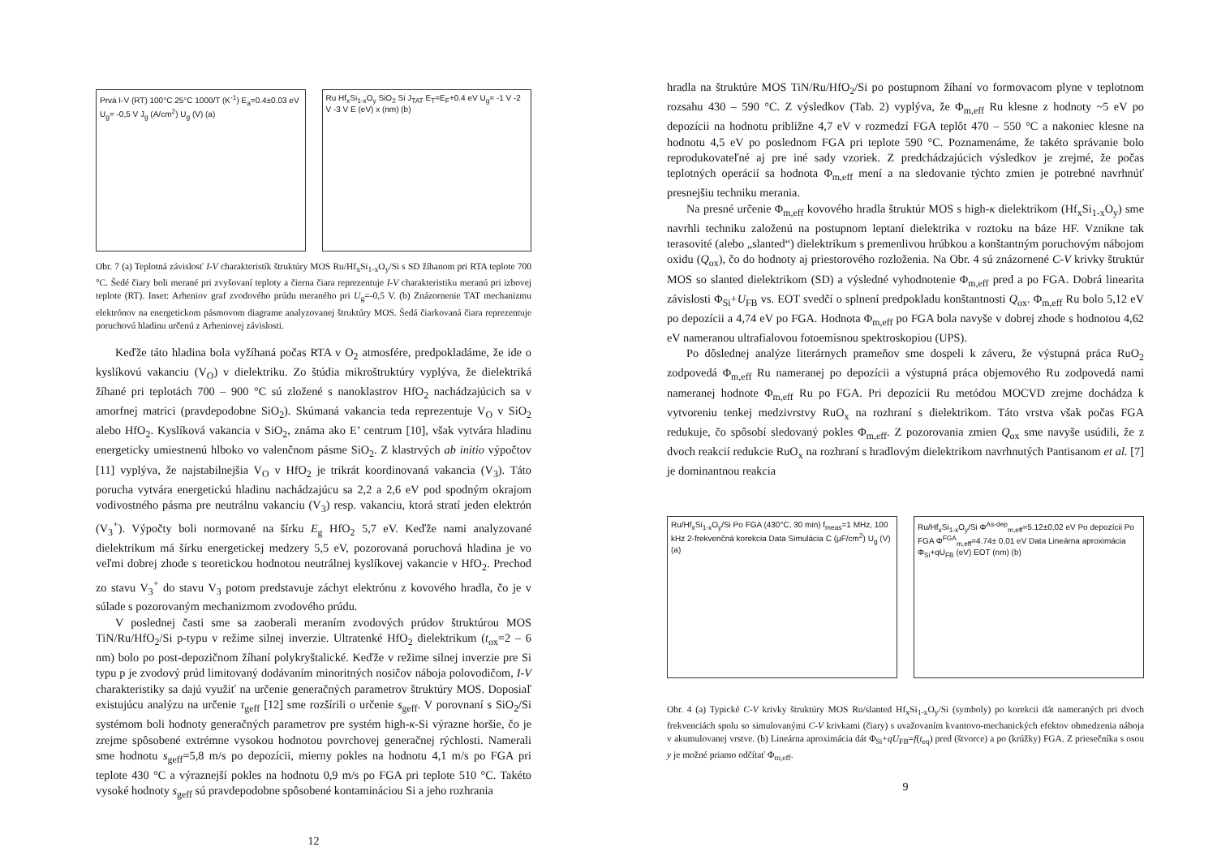Prvá I-V (RT) 100°C 25°C 1000/T (K<sup>-1</sup>) E<sub>a</sub>=0.4±0.03 eV U<sub>g</sub>= -0,5 V J<sub>g</sub> (A/cm<sup>2</sup>) U<sub>g</sub> (V) (a)
Ru Hf<sub>x</sub>Si<sub>1-x</sub>O<sub>y</sub> SiO<sub>2</sub> Si J<sub>TAT</sub> E<sub>T</sub>=E<sub>F</sub>+0.4 eV U<sub>g</sub>= -1 V -2 V -3 V E (eV) x (nm) (b)
Obr. 7 (a) Teplotná závislosť I-V charakteristík štruktúry MOS Ru/Hf<sub>x</sub>Si<sub>1-x</sub>O<sub>y</sub>/Si s SD žíhanom pri RTA teplote 700 °C. Šedé čiary boli merané pri zvyšovaní teploty a čierna čiara reprezentuje I-V charakteristiku meranú pri izbovej teplote (RT). Inset: Arheniov graf zvodového prúdu meraného pri U<sub>g</sub>=-0,5 V. (b) Znázornenie TAT mechanizmu elektrónov na energetickom pásmovom diagrame analyzovanej štruktúry MOS. Šedá čiarkovaná čiara reprezentuje poruchovú hladinu určenú z Arheniovej závislosti.
Keďže táto hladina bola vyžíhaná počas RTA v O<sub>2</sub> atmosfére, predpokladáme, že ide o kyslíkovú vakanciu (V<sub>O</sub>) v dielektriku. Zo štúdia mikroštruktúry vyplýva, že dielektriká žíhané pri teplotách 700 – 900 °C sú zložené s nanoklastrov HfO<sub>2</sub> nachádzajúcich sa v amorfnej matrici (pravdepodobne SiO<sub>2</sub>). Skúmaná vakancia teda reprezentuje V<sub>O</sub> v SiO<sub>2</sub> alebo HfO<sub>2</sub>. Kyslíková vakancia v SiO<sub>2</sub>, známa ako E’ centrum [10], však vytvára hladinu energeticky umiestnenú hlboko vo valenčnom pásme SiO<sub>2</sub>. Z klastrvých ab initio výpočtov [11] vyplýva, že najstabilnejšia V<sub>O</sub> v HfO<sub>2</sub> je trikrát koordinovaná vakancia (V<sub>3</sub>). Táto porucha vytvára energetickú hladinu nachádzajúcu sa 2,2 a 2,6 eV pod spodným okrajom vodivostného pásma pre neutrálnu vakanciu (V<sub>3</sub>) resp. vakanciu, ktorá stratí jeden elektrón (V<sub>3</sub><sup>+</sup>). Výpočty boli normované na šírku E<sub>g</sub> HfO<sub>2</sub> 5,7 eV. Keďže nami analyzované dielektrikum má šírku energetickej medzery 5,5 eV, pozorovaná poruchová hladina je vo veľmi dobrej zhode s teoretickou hodnotou neutrálnej kyslíkovej vakancie v HfO<sub>2</sub>. Prechod zo stavu V<sub>3</sub><sup>+</sup> do stavu V<sub>3</sub> potom predstavuje záchyt elektrónu z kovového hradla, čo je v súlade s pozorovaným mechanizmom zvodového prúdu.
V poslednej časti sme sa zaoberali meraním zvodových prúdov štruktúrou MOS TiN/Ru/HfO<sub>2</sub>/Si p-typu v režime silnej inverzie. Ultratenké HfO<sub>2</sub> dielektrikum (t<sub>ox</sub>=2 – 6 nm) bolo po post-depozičnom žíhaní polykryštalické. Keďže v režime silnej inverzie pre Si typu p je zvodový prúd limitovaný dodávaním minoritných nosičov náboja polovodičom, I-V charakteristiky sa dajú využiť na určenie generačných parametrov štruktúry MOS. Doposiaľ existujúcu analýzu na určenie τ<sub>geff</sub> [12] sme rozšírili o určenie s<sub>geff</sub>. V porovnaní s SiO<sub>2</sub>/Si systémom boli hodnoty generačných parametrov pre systém high-κ-Si výrazne horšie, čo je zrejme spôsobené extrémne vysokou hodnotou povrchovej generačnej rýchlosti. Namerali sme hodnotu s<sub>geff</sub>=5,8 m/s po depozícii, mierny pokles na hodnotu 4,1 m/s po FGA pri teplote 430 °C a výraznejší pokles na hodnotu 0,9 m/s po FGA pri teplote 510 °C. Takéto vysoké hodnoty s<sub>geff</sub> sú pravdepodobne spôsobené kontamináciou Si a jeho rozhrania
12
hradla na štruktúre MOS TiN/Ru/HfO<sub>2</sub>/Si po postupnom žíhaní vo formovacom plyne v teplotnom rozsahu 430 – 590 °C. Z výsledkov (Tab. 2) vyplýva, že Φ<sub>m,eff</sub> Ru klesne z hodnoty ~5 eV po depozícii na hodnotu približne 4,7 eV v rozmedzí FGA teplôt 470 – 550 °C a nakoniec klesne na hodnotu 4,5 eV po poslednom FGA pri teplote 590 °C. Poznamenáme, že takéto správanie bolo reprodukovateľné aj pre iné sady vzoriek. Z predchádzajúcich výsledkov je zrejmé, že počas teplotných operácií sa hodnota Φ<sub>m,eff</sub> mení a na sledovanie týchto zmien je potrebné navrhnúť presnejšiu techniku merania.
Na presné určenie Φ<sub>m,eff</sub> kovového hradla štruktúr MOS s high-κ dielektrikom (Hf<sub>x</sub>Si<sub>1-x</sub>O<sub>y</sub>) sme navrhli techniku založenú na postupnom leptaní dielektrika v roztoku na báze HF. Vznikne tak terasovité (alebo „slanted“) dielektrikum s premenlivou hrúbkou a konštantným poruchovým nábojom oxidu (Q<sub>ox</sub>), čo do hodnoty aj priestorového rozloženia. Na Obr. 4 sú znázornené C-V krivky štruktúr MOS so slanted dielektrikom (SD) a výsledné vyhodnotenie Φ<sub>m,eff</sub> pred a po FGA. Dobrá linearita závislosti Φ<sub>Si</sub>+U<sub>FB</sub> vs. EOT svedčí o splnení predpokladu konštantnosti Q<sub>ox</sub>. Φ<sub>m,eff</sub> Ru bolo 5,12 eV po depozícii a 4,74 eV po FGA. Hodnota Φ<sub>m,eff</sub> po FGA bola navyše v dobrej zhode s hodnotou 4,62 eV nameranou ultrafialovou fotoemisnou spektroskopiou (UPS).
Po dôslednej analýze literárnych prameňov sme dospeli k záveru, že výstupná práca RuO<sub>2</sub> zodpovedá Φ<sub>m,eff</sub> Ru nameranej po depozícii a výstupná práca objemového Ru zodpovedá nami nameranej hodnote Φ<sub>m,eff</sub> Ru po FGA. Pri depozícii Ru metódou MOCVD zrejme dochádza k vytvoreniu tenkej medzivrstvy RuO<sub>x</sub> na rozhraní s dielektrikom. Táto vrstva však počas FGA redukuje, čo spôsobí sledovaný pokles Φ<sub>m,eff</sub>. Z pozorovania zmien Q<sub>ox</sub> sme navyše usúdili, že z dvoch reakcií redukcie RuO<sub>x</sub> na rozhraní s hradlovým dielektrikom navrhnutých Pantisanom et al. [7] je dominantnou reakcia
Ru/Hf<sub>x</sub>Si<sub>1-x</sub>O<sub>y</sub>/Si Po FGA (430°C, 30 min) f<sub>meas</sub>=1 MHz, 100 kHz 2-frekvenčná korekcia Data Simulácia C (μF/cm<sup>2</sup>) U<sub>g</sub> (V) (a)
Ru/Hf<sub>x</sub>Si<sub>1-x</sub>O<sub>y</sub>/Si Φ<sup>As-dep</sup><sub>m,eff</sub>=5.12±0,02 eV Po depozícii Po FGA Φ<sup>FGA</sup><sub>m,eff</sub>=4.74± 0,01 eV Data Lineárna aproximácia Φ<sub>Si</sub>+qU<sub>FB</sub> (eV) EOT (nm) (b)
Obr. 4 (a) Typické C-V krivky štruktúry MOS Ru/slanted Hf<sub>x</sub>Si<sub>1-x</sub>O<sub>y</sub>/Si (symboly) po korekcii dát nameraných pri dvoch frekvenciách spolu so simulovanými C-V krivkami (čiary) s uvažovaním kvantovo-mechanických efektov obmedzenia náboja v akumulovanej vrstve. (b) Lineárna aproximácia dát Φ<sub>Si</sub>+qU<sub>FB</sub>=f(t<sub>eq</sub>) pred (štvorce) a po (krúžky) FGA. Z priesečníka s osou y je možné priamo odčítať Φ<sub>m,eff</sub>.
9